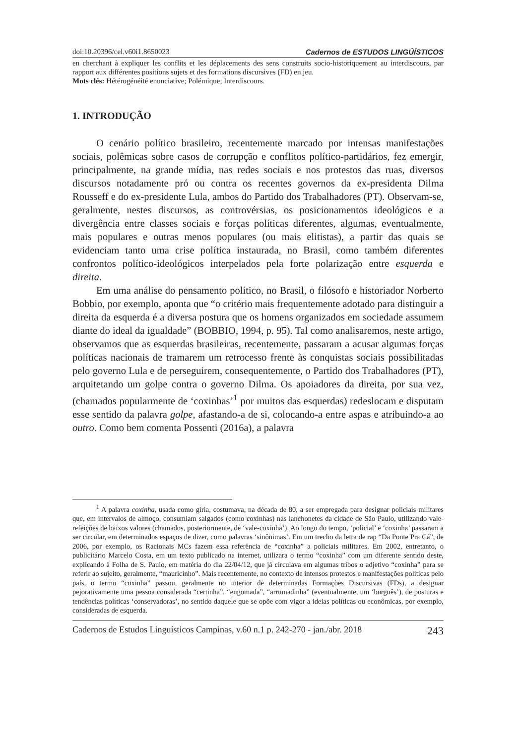doi:10.20396/cel.v60i1.8650023 Cadernos de ESTUDOS LINGÜÍSTICOS
en cherchant à expliquer les conflits et les déplacements des sens construits socio-historiquement au interdiscours, par rapport aux différentes positions sujets et des formations discursives (FD) en jeu.
Mots clés: Hétérogénéité enunciative; Polémique; Interdiscours.
1. INTRODUÇÃO
O cenário político brasileiro, recentemente marcado por intensas manifestações sociais, polêmicas sobre casos de corrupção e conflitos político-partidários, fez emergir, principalmente, na grande mídia, nas redes sociais e nos protestos das ruas, diversos discursos notadamente pró ou contra os recentes governos da ex-presidenta Dilma Rousseff e do ex-presidente Lula, ambos do Partido dos Trabalhadores (PT). Observam-se, geralmente, nestes discursos, as controvérsias, os posicionamentos ideológicos e a divergência entre classes sociais e forças políticas diferentes, algumas, eventualmente, mais populares e outras menos populares (ou mais elitistas), a partir das quais se evidenciam tanto uma crise política instaurada, no Brasil, como também diferentes confrontos político-ideológicos interpelados pela forte polarização entre esquerda e direita.
Em uma análise do pensamento político, no Brasil, o filósofo e historiador Norberto Bobbio, por exemplo, aponta que “o critério mais frequentemente adotado para distinguir a direita da esquerda é a diversa postura que os homens organizados em sociedade assumem diante do ideal da igualdade” (BOBBIO, 1994, p. 95). Tal como analisaremos, neste artigo, observamos que as esquerdas brasileiras, recentemente, passaram a acusar algumas forças políticas nacionais de tramarem um retrocesso frente às conquistas sociais possibilitadas pelo governo Lula e de perseguirem, consequentemente, o Partido dos Trabalhadores (PT), arquitetando um golpe contra o governo Dilma. Os apoiadores da direita, por sua vez, (chamados popularmente de ‘coxinhas’<sup>1</sup> por muitos das esquerdas) redeslocam e disputam esse sentido da palavra golpe, afastando-a de si, colocando-a entre aspas e atribuindo-a ao outro. Como bem comenta Possenti (2016a), a palavra
<sup>1</sup> A palavra coxinha, usada como gíria, costumava, na década de 80, a ser empregada para designar policiais militares que, em intervalos de almoço, consumiam salgados (como coxinhas) nas lanchonetes da cidade de São Paulo, utilizando vale-refeições de baixos valores (chamados, posteriormente, de ‘vale-coxinha’). Ao longo do tempo, ‘policial’ e ‘coxinha’ passaram a ser circular, em determinados espaços de dizer, como palavras ‘sinônimas’. Em um trecho da letra de rap “Da Ponte Pra Cá”, de 2006, por exemplo, os Racionais MCs fazem essa referência de “coxinha” a policiais militares. Em 2002, entretanto, o publicitário Marcelo Costa, em um texto publicado na internet, utilizara o termo “coxinha” com um diferente sentido deste, explicando à Folha de S. Paulo, em matéria do dia 22/04/12, que já circulava em algumas tribos o adjetivo “coxinha” para se referir ao sujeito, geralmente, “mauricinho”. Mais recentemente, no contexto de intensos protestos e manifestações políticas pelo país, o termo “coxinha” passou, geralmente no interior de determinadas Formações Discursivas (FDs), a designar pejorativamente uma pessoa considerada “certinha”, “engomada”, “arrumadinha” (eventualmente, um ‘burguês’), de posturas e tendências políticas ‘conservadoras’, no sentido daquele que se opõe com vigor a ideias políticas ou econômicas, por exemplo, consideradas de esquerda.
Cadernos de Estudos Linguísticos Campinas, v.60 n.1 p. 242-270 - jan./abr. 2018 243